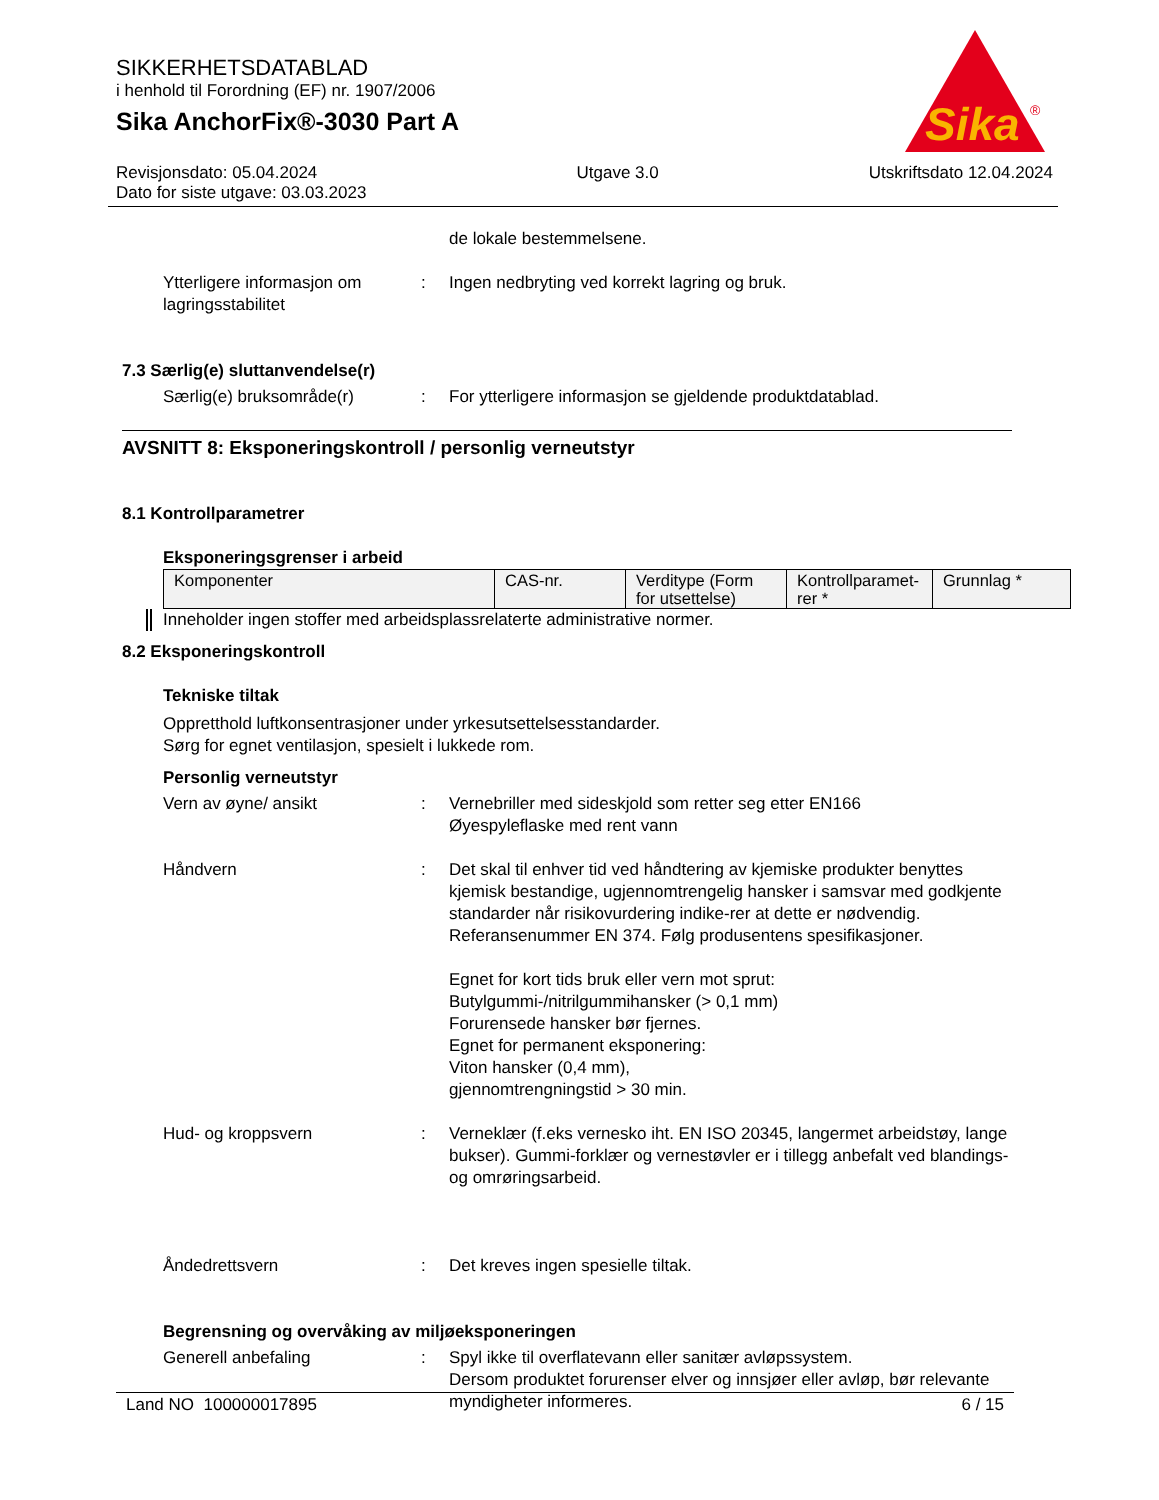SIKKERHETSDATABLAD
i henhold til Forordning (EF) nr. 1907/2006
Sika AnchorFix®-3030 Part A
Sika
®
Revisjonsdato: 05.04.2024
Dato for siste utgave: 03.03.2023
Utgave 3.0 Utskriftsdato 12.04.2024
de lokale bestemmelsene.
Ytterligere informasjon om lagringsstabilitet
: Ingen nedbryting ved korrekt lagring og bruk.
7.3 Særlig(e) sluttanvendelse(r)
Særlig(e) bruksområde(r) : For ytterligere informasjon se gjeldende produktdatablad.
AVSNITT 8: Eksponeringskontroll / personlig verneutstyr
8.1 Kontrollparametrer
Eksponeringsgrenser i arbeid
| Komponenter | CAS-nr. | Verditype (Form for utsettelse) | Kontrollparamet-rer * | Grunnlag * |
Inneholder ingen stoffer med arbeidsplassrelaterte administrative normer.
8.2 Eksponeringskontroll
Tekniske tiltak
Oppretthold luftkonsentrasjoner under yrkesutsettelsesstandarder.
Sørg for egnet ventilasjon, spesielt i lukkede rom.
Personlig verneutstyr
Vern av øyne/ ansikt : Vernebriller med sideskjold som retter seg etter EN166
Øyespyleflaske med rent vann
Håndvern : Det skal til enhver tid ved håndtering av kjemiske produkter benyttes kjemisk bestandige, ugjennomtrengelig hansker i samsvar med godkjente standarder når risikovurdering indike-rer at dette er nødvendig. Referansenummer EN 374. Følg produsentens spesifikasjoner.
Egnet for kort tids bruk eller vern mot sprut:
Butylgummi-/nitrilgummihansker (> 0,1 mm)
Forurensede hansker bør fjernes.
Egnet for permanent eksponering:
Viton hansker (0,4 mm),
gjennomtrengningstid > 30 min.
Hud- og kroppsvern : Verneklær (f.eks vernesko iht. EN ISO 20345, langermet arbeidstøy, lange bukser). Gummi-forklær og vernestøvler er i tillegg anbefalt ved blandings- og omrøringsarbeid.
Åndedrettsvern : Det kreves ingen spesielle tiltak.
Begrensning og overvåking av miljøeksponeringen
Generell anbefaling : Spyl ikke til overflatevann eller sanitær avløpssystem.
Dersom produktet forurenser elver og innsjøer eller avløp, bør relevante myndigheter informeres.
Land NO 100000017895 6 / 15